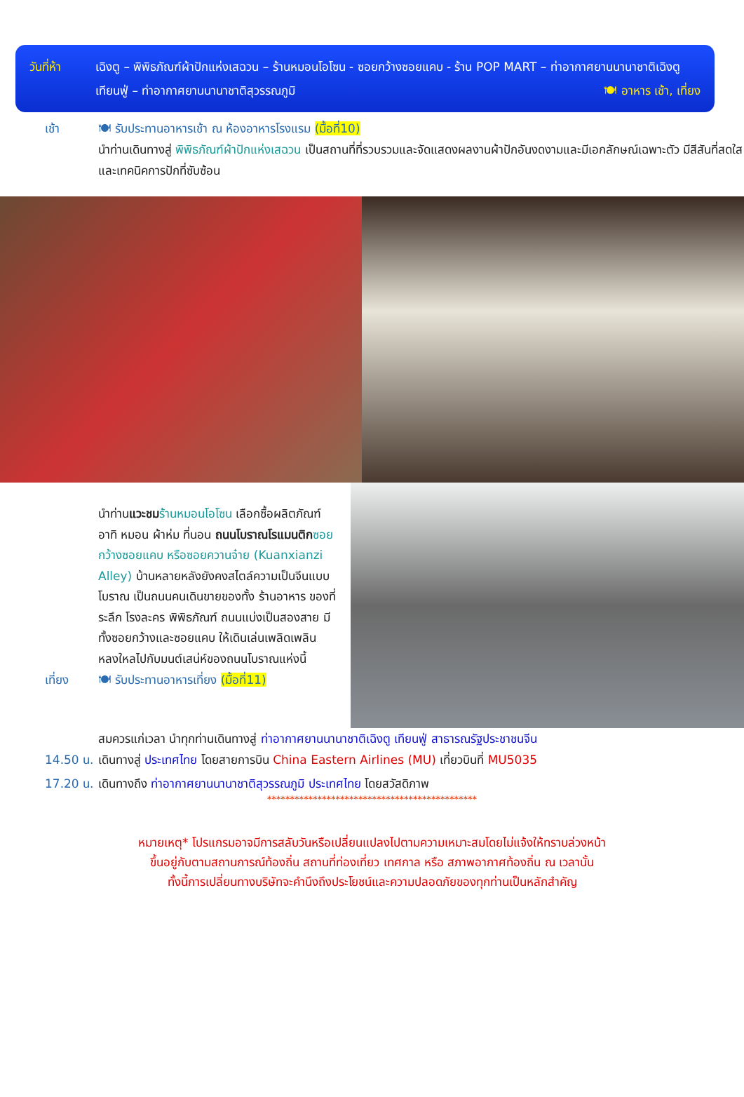วันที่ห้า
เฉิงตู – พิพิธภัณฑ์ผ้าปักแห่งเสฉวน – ร้านหมอนโอโซน - ซอยกว้างซอยแคบ - ร้าน POP MART – ท่าอากาศยานนานาชาติเฉิงตู เทียนฟู่ – ท่าอากาศยานนานาชาติสุวรรณภูมิ 🍽 อาหาร เช้า, เที่ยง
เช้า 🍽 รับประทานอาหารเช้า ณ ห้องอาหารโรงแรม (มื้อที่10)
นำท่านเดินทางสู่ พิพิธภัณฑ์ผ้าปักแห่งเสฉวน เป็นสถานที่ที่รวบรวมและจัดแสดงผลงานผ้าปักอันงดงามและมีเอกลักษณ์เฉพาะตัว มีสีสันที่สดใส และเทคนิคการปักที่ซับซ้อน
นำท่านแวะชม ร้านหมอนโอโซน เลือกซื้อผลิตภัณฑ์ อาทิ หมอน ผ้าห่ม ที่นอน ถนนโบราณโรแมนติก ซอยกว้างซอยแคบ หรือซอยควานจ๋าย (Kuanxianzi Alley) บ้านหลายหลังยังคงสไตล์ความเป็นจีนแบบโบราณ เป็นถนนคนเดินขายของทั้ง ร้านอาหาร ของที่ระลึก โรงละคร พิพิธภัณฑ์ ถนนแบ่งเป็นสองสาย มีทั้งซอยกว้างและซอยแคบ ให้เดินเล่นเพลิดเพลินหลงใหลไปกับมนต์เสน่ห์ของถนนโบราณแห่งนี้
เที่ยง 🍽 รับประทานอาหารเที่ยง (มื้อที่11)
สมควรแก่เวลา นำทุกท่านเดินทางสู่ ท่าอากาศยานนานาชาติเฉิงตู เทียนฟู่ สาธารณรัฐประชาชนจีน
14.50 น.
เดินทางสู่ ประเทศไทย โดยสายการบิน China Eastern Airlines (MU) เที่ยวบินที่ MU5035
17.20 น.
เดินทางถึง ท่าอากาศยานนานาชาติสุวรรณภูมิ ประเทศไทย โดยสวัสดิภาพ
**********************************************
หมายเหตุ* โปรแกรมอาจมีการสลับวันหรือเปลี่ยนแปลงไปตามความเหมาะสมโดยไม่แจ้งให้ทราบล่วงหน้า
ขึ้นอยู่กับตามสถานการณ์ท้องถิ่น สถานที่ท่องเที่ยว เทศกาล หรือ สภาพอากาศท้องถิ่น ณ เวลานั้น
ทั้งนี้การเปลี่ยนทางบริษัทจะคำนึงถึงประโยชน์และความปลอดภัยของทุกท่านเป็นหลักสำคัญ